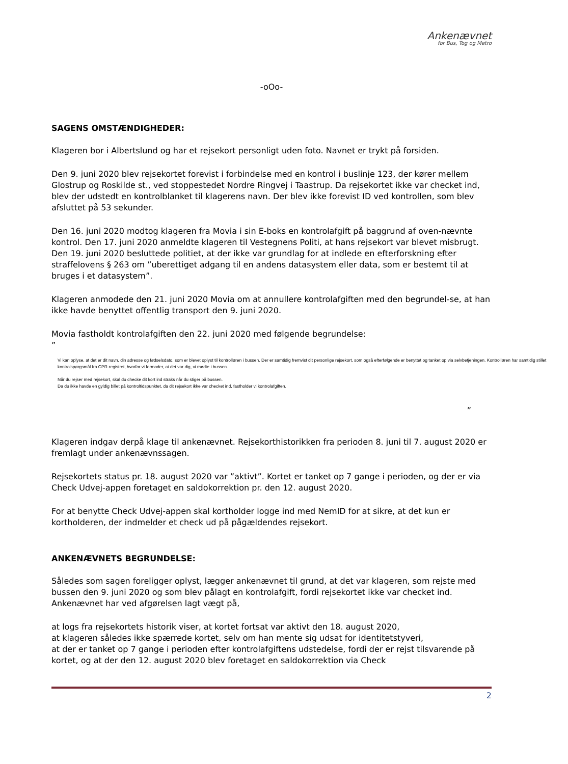Ankenævnet
for Bus, Tog og Metro
-oOo-
SAGENS OMSTÆNDIGHEDER:
Klageren bor i Albertslund og har et rejsekort personligt uden foto. Navnet er trykt på forsiden.
Den 9. juni 2020 blev rejsekortet forevist i forbindelse med en kontrol i buslinje 123, der kører mellem Glostrup og Roskilde st., ved stoppestedet Nordre Ringvej i Taastrup. Da rejsekortet ikke var checket ind, blev der udstedt en kontrolblanket til klagerens navn. Der blev ikke forevist ID ved kontrollen, som blev afsluttet på 53 sekunder.
Den 16. juni 2020 modtog klageren fra Movia i sin E-boks en kontrolafgift på baggrund af oven-nævnte kontrol. Den 17. juni 2020 anmeldte klageren til Vestegnens Politi, at hans rejsekort var blevet misbrugt. Den 19. juni 2020 besluttede politiet, at der ikke var grundlag for at indlede en efterforskning efter straffelovens § 263 om ”uberettiget adgang til en andens datasystem eller data, som er bestemt til at bruges i et datasystem”.
Klageren anmodede den 21. juni 2020 Movia om at annullere kontrolafgiften med den begrundel-se, at han ikke havde benyttet offentlig transport den 9. juni 2020.
Movia fastholdt kontrolafgiften den 22. juni 2020 med følgende begrundelse:
”
Vi kan oplyse, at det er dit navn, din adresse og fødselsdato, som er blevet oplyst til kontrolløren i bussen. Der er samtidig fremvist dit personlige rejsekort, som også efterfølgende er benyttet og tanket op via selvbetjeningen. Kontrolløren har samtidig stillet kontrolspørgsmål fra CPR-registret, hvorfor vi formoder, at det var dig, vi mødte i bussen.
Når du rejser med rejsekort, skal du checke dit kort ind straks når du stiger på bussen.
Da du ikke havde en gyldig billet på kontroltidspunktet, da dit rejsekort ikke var checket ind, fastholder vi kontrolafgiften.
”
Klageren indgav derpå klage til ankenævnet. Rejsekorthistorikken fra perioden 8. juni til 7. august 2020 er fremlagt under ankenævnssagen.
Rejsekortets status pr. 18. august 2020 var ”aktivt”. Kortet er tanket op 7 gange i perioden, og der er via Check Udvej-appen foretaget en saldokorrektion pr. den 12. august 2020.
For at benytte Check Udvej-appen skal kortholder logge ind med NemID for at sikre, at det kun er kortholderen, der indmelder et check ud på pågældendes rejsekort.
ANKENÆVNETS BEGRUNDELSE:
Således som sagen foreligger oplyst, lægger ankenævnet til grund, at det var klageren, som rejste med bussen den 9. juni 2020 og som blev pålagt en kontrolafgift, fordi rejsekortet ikke var checket ind. Ankenævnet har ved afgørelsen lagt vægt på,
at logs fra rejsekortets historik viser, at kortet fortsat var aktivt den 18. august 2020,
at klageren således ikke spærrede kortet, selv om han mente sig udsat for identitetstyveri,
at der er tanket op 7 gange i perioden efter kontrolafgiftens udstedelse, fordi der er rejst tilsvarende på kortet, og at der den 12. august 2020 blev foretaget en saldokorrektion via Check
2